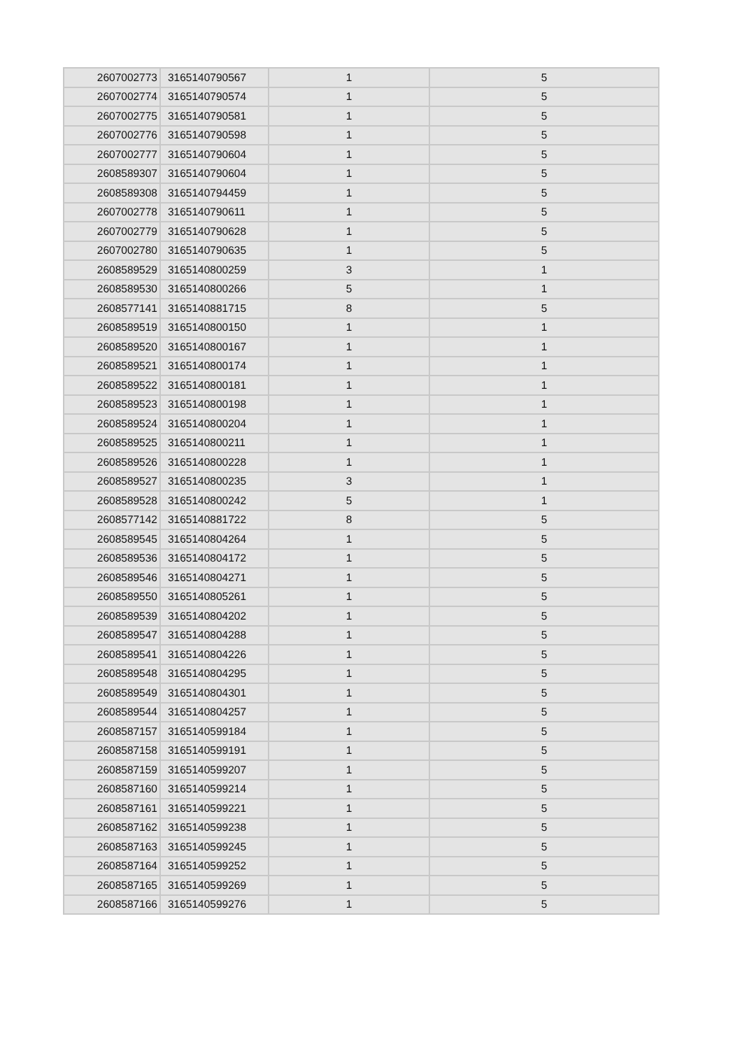| 2607002773 | 3165140790567 | 1 | 5 |
| 2607002774 | 3165140790574 | 1 | 5 |
| 2607002775 | 3165140790581 | 1 | 5 |
| 2607002776 | 3165140790598 | 1 | 5 |
| 2607002777 | 3165140790604 | 1 | 5 |
| 2608589307 | 3165140790604 | 1 | 5 |
| 2608589308 | 3165140794459 | 1 | 5 |
| 2607002778 | 3165140790611 | 1 | 5 |
| 2607002779 | 3165140790628 | 1 | 5 |
| 2607002780 | 3165140790635 | 1 | 5 |
| 2608589529 | 3165140800259 | 3 | 1 |
| 2608589530 | 3165140800266 | 5 | 1 |
| 2608577141 | 3165140881715 | 8 | 5 |
| 2608589519 | 3165140800150 | 1 | 1 |
| 2608589520 | 3165140800167 | 1 | 1 |
| 2608589521 | 3165140800174 | 1 | 1 |
| 2608589522 | 3165140800181 | 1 | 1 |
| 2608589523 | 3165140800198 | 1 | 1 |
| 2608589524 | 3165140800204 | 1 | 1 |
| 2608589525 | 3165140800211 | 1 | 1 |
| 2608589526 | 3165140800228 | 1 | 1 |
| 2608589527 | 3165140800235 | 3 | 1 |
| 2608589528 | 3165140800242 | 5 | 1 |
| 2608577142 | 3165140881722 | 8 | 5 |
| 2608589545 | 3165140804264 | 1 | 5 |
| 2608589536 | 3165140804172 | 1 | 5 |
| 2608589546 | 3165140804271 | 1 | 5 |
| 2608589550 | 3165140805261 | 1 | 5 |
| 2608589539 | 3165140804202 | 1 | 5 |
| 2608589547 | 3165140804288 | 1 | 5 |
| 2608589541 | 3165140804226 | 1 | 5 |
| 2608589548 | 3165140804295 | 1 | 5 |
| 2608589549 | 3165140804301 | 1 | 5 |
| 2608589544 | 3165140804257 | 1 | 5 |
| 2608587157 | 3165140599184 | 1 | 5 |
| 2608587158 | 3165140599191 | 1 | 5 |
| 2608587159 | 3165140599207 | 1 | 5 |
| 2608587160 | 3165140599214 | 1 | 5 |
| 2608587161 | 3165140599221 | 1 | 5 |
| 2608587162 | 3165140599238 | 1 | 5 |
| 2608587163 | 3165140599245 | 1 | 5 |
| 2608587164 | 3165140599252 | 1 | 5 |
| 2608587165 | 3165140599269 | 1 | 5 |
| 2608587166 | 3165140599276 | 1 | 5 |